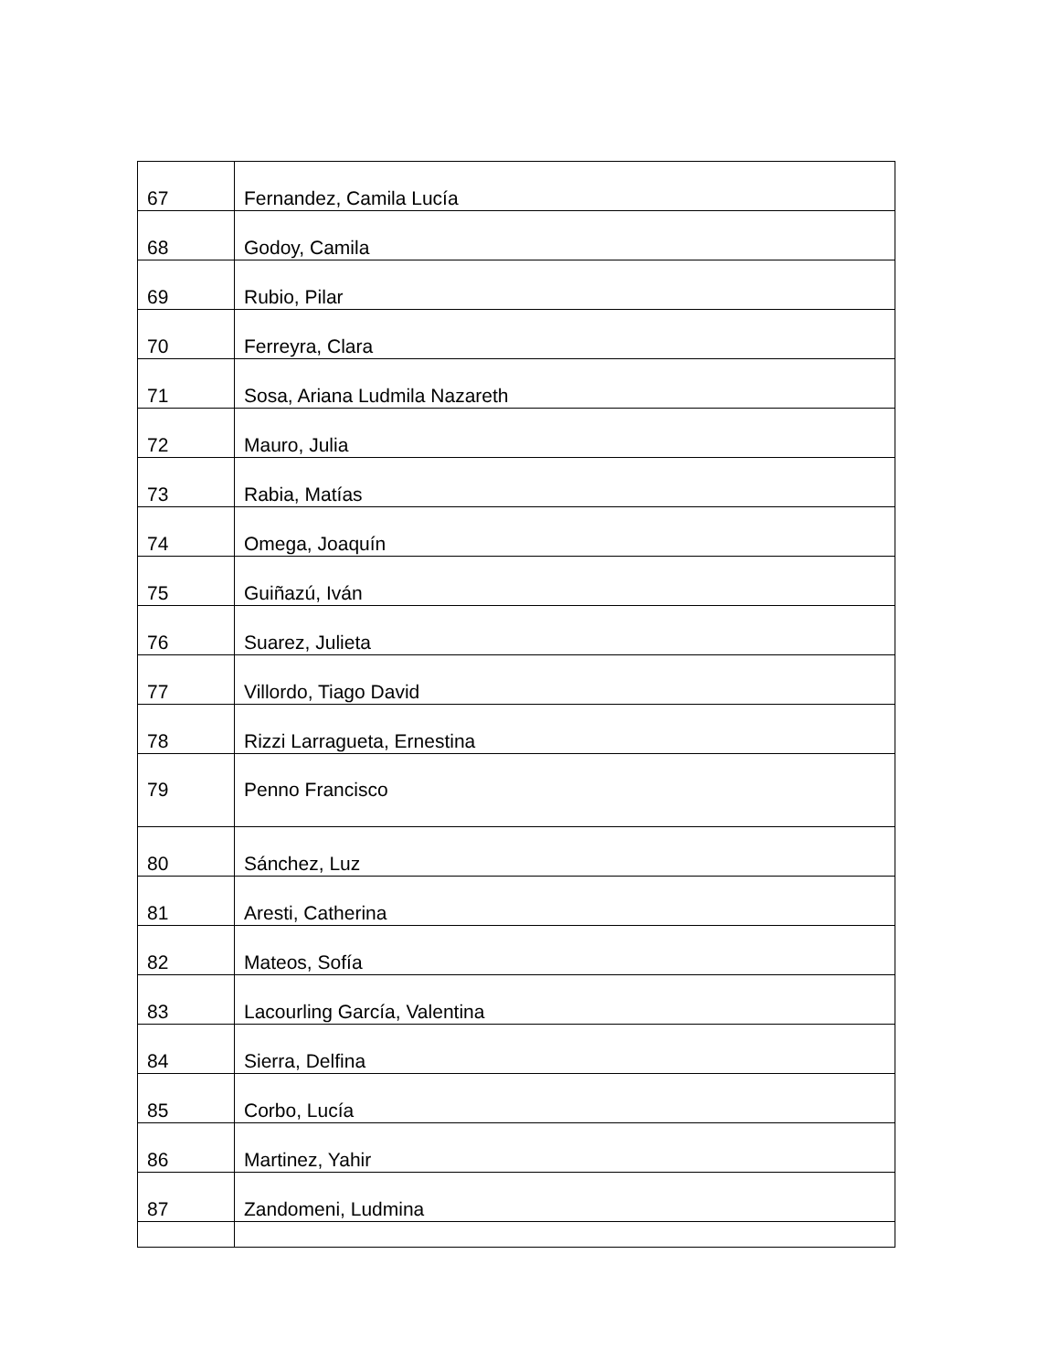| 67 | Fernandez, Camila Lucía |
| 68 | Godoy, Camila |
| 69 | Rubio, Pilar |
| 70 | Ferreyra, Clara |
| 71 | Sosa, Ariana Ludmila Nazareth |
| 72 | Mauro, Julia |
| 73 | Rabia, Matías |
| 74 | Omega, Joaquín |
| 75 | Guiñazú, Iván |
| 76 | Suarez, Julieta |
| 77 | Villordo, Tiago David |
| 78 | Rizzi Larragueta, Ernestina |
| 79 | Penno Francisco |
| 80 | Sánchez, Luz |
| 81 | Aresti, Catherina |
| 82 | Mateos, Sofía |
| 83 | Lacourling García, Valentina |
| 84 | Sierra, Delfina |
| 85 | Corbo, Lucía |
| 86 | Martinez, Yahir |
| 87 | Zandomeni, Ludmina |